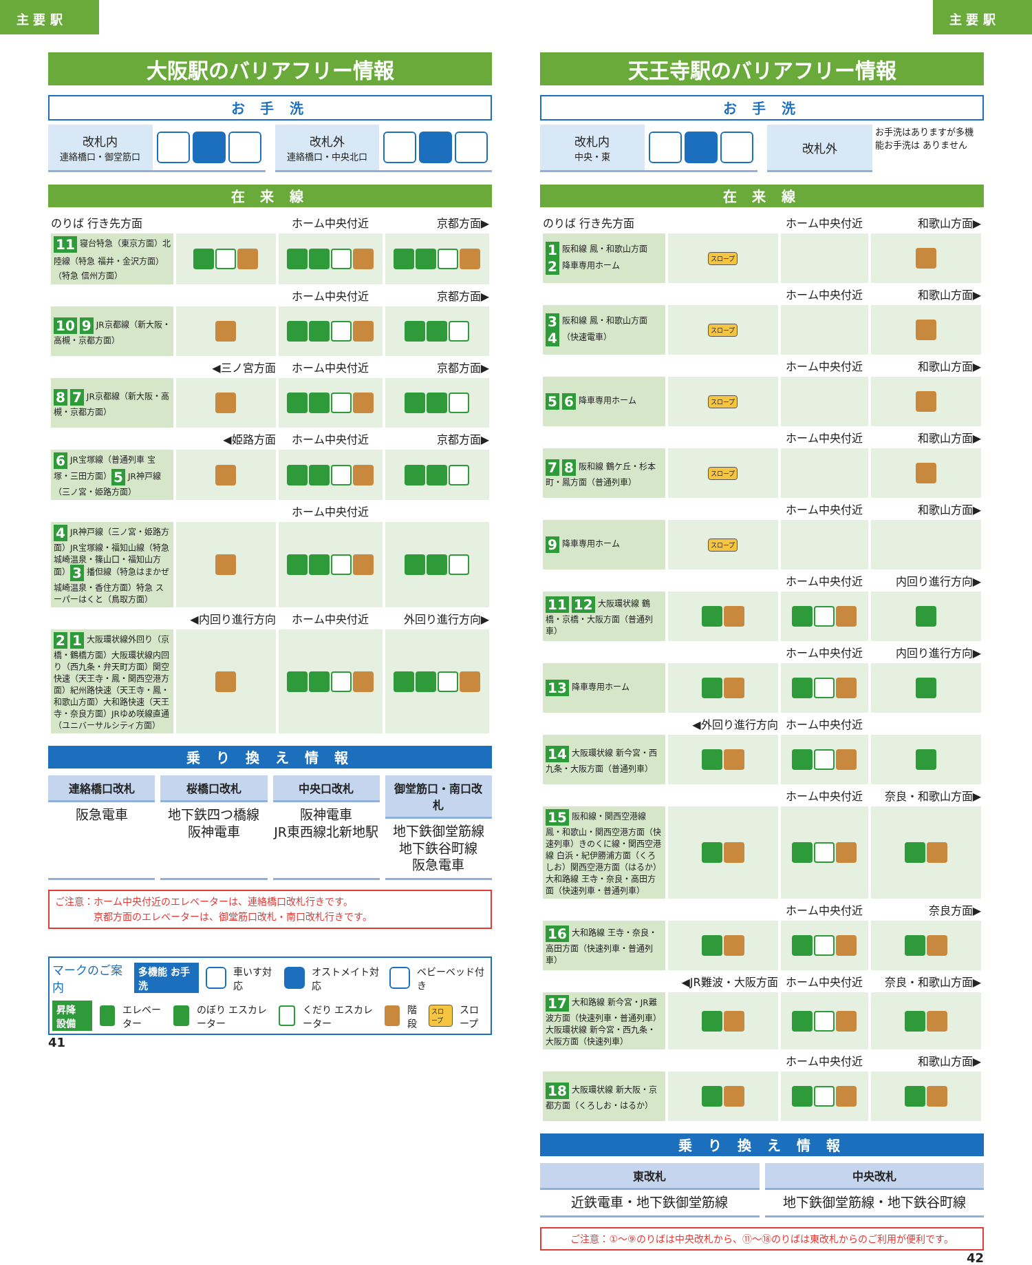主 要 駅 主 要 駅
大阪駅のバリアフリー情報
お 手 洗
改札内
連絡橋口・御堂筋口
改札外
連絡橋口・中央北口
在 来 線
| のりば 行き先方面 | | ホーム中央付近 | 京都方面▶ |
| 11 寝台特急（東京方面）北陸線（特急 福井・金沢方面）（特急 信州方面） | | | |
| | | ホーム中央付近 | 京都方面▶ |
| 10 9 JR京都線（新大阪・高槻・京都方面） | | | |
| | ◀三ノ宮方面 | ホーム中央付近 | 京都方面▶ |
| 8 7 JR京都線（新大阪・高槻・京都方面） | | | |
| | ◀姫路方面 | ホーム中央付近 | 京都方面▶ |
| 6 JR宝塚線（普通列車 宝塚・三田方面） 5 JR神戸線（三ノ宮・姫路方面） | | | |
| | | ホーム中央付近 | |
| 4 JR神戸線（三ノ宮・姫路方面）JR宝塚線・福知山線（特急 城崎温泉・篠山口・福知山方面） 3 播但線（特急はまかぜ 城崎温泉・香住方面）特急 スーパーはくと（鳥取方面） | | | |
| | ◀内回り進行方向 | ホーム中央付近 | 外回り進行方向▶ |
| 2 1 大阪環状線外回り（京橋・鶴橋方面）大阪環状線内回り（西九条・弁天町方面）関空快速（天王寺・鳳・関西空港方面）紀州路快速（天王寺・鳳・和歌山方面）大和路快速（天王寺・奈良方面）JRゆめ咲線直通（ユニバーサルシティ方面） | | | |
乗 り 換 え 情 報
連絡橋口改札
阪急電車
桜橋口改札
地下鉄四つ橋線
阪神電車
中央口改札
阪神電車
JR東西線北新地駅
御堂筋口・南口改札
地下鉄御堂筋線
地下鉄谷町線
阪急電車
ご注意：ホーム中央付近のエレベーターは、連絡橋口改札行きです。
　　　　京都方面のエレベーターは、御堂筋口改札・南口改札行きです。
マークのご案内 多機能 お手洗 車いす対応 オストメイト対応 ベビーベッド付き
昇降 設備 エレベーター のぼり エスカレーター くだり エスカレーター 階段 スロープ スロープ
41
天王寺駅のバリアフリー情報
お 手 洗
改札内
中央・東
改札外
お手洗はありますが多機能お手洗は ありません
在 来 線
| のりば 行き先方面 | | ホーム中央付近 | 和歌山方面▶ |
| 1 阪和線 鳳・和歌山方面 2 降車専用ホーム | スロープ | | |
| | | ホーム中央付近 | 和歌山方面▶ |
| 3 阪和線 鳳・和歌山方面 4 （快速電車） | スロープ | | |
| | | ホーム中央付近 | 和歌山方面▶ |
| 5 6 降車専用ホーム | スロープ | | |
| | | ホーム中央付近 | 和歌山方面▶ |
| 7 8 阪和線 鶴ケ丘・杉本町・鳳方面（普通列車） | スロープ | | |
| | | ホーム中央付近 | 和歌山方面▶ |
| 9 降車専用ホーム | スロープ | | |
| | | ホーム中央付近 | 内回り進行方向▶ |
| 11 12 大阪環状線 鶴橋・京橋・大阪方面（普通列車） | | | |
| | | ホーム中央付近 | 内回り進行方向▶ |
| 13 降車専用ホーム | | | |
| | ◀外回り進行方向 | ホーム中央付近 | |
| 14 大阪環状線 新今宮・西九条・大阪方面（普通列車） | | | |
| | | ホーム中央付近 | 奈良・和歌山方面▶ |
| 15 阪和線・関西空港線 鳳・和歌山・関西空港方面（快速列車）きのくに線・関西空港線 白浜・紀伊勝浦方面（くろしお）関西空港方面（はるか）大和路線 王寺・奈良・高田方面（快速列車・普通列車） | | | |
| | | ホーム中央付近 | 奈良方面▶ |
| 16 大和路線 王寺・奈良・高田方面（快速列車・普通列車） | | | |
| | ◀JR難波・大阪方面 | ホーム中央付近 | 奈良・和歌山方面▶ |
| 17 大和路線 新今宮・JR難波方面（快速列車・普通列車）大阪環状線 新今宮・西九条・大阪方面（快速列車） | | | |
| | | ホーム中央付近 | 和歌山方面▶ |
| 18 大阪環状線 新大阪・京都方面（くろしお・はるか） | | | |
乗 り 換 え 情 報
東改札
近鉄電車・地下鉄御堂筋線
中央改札
地下鉄御堂筋線・地下鉄谷町線
ご注意：①～⑨のりばは中央改札から、⑪～⑱のりばは東改札からのご利用が便利です。
42